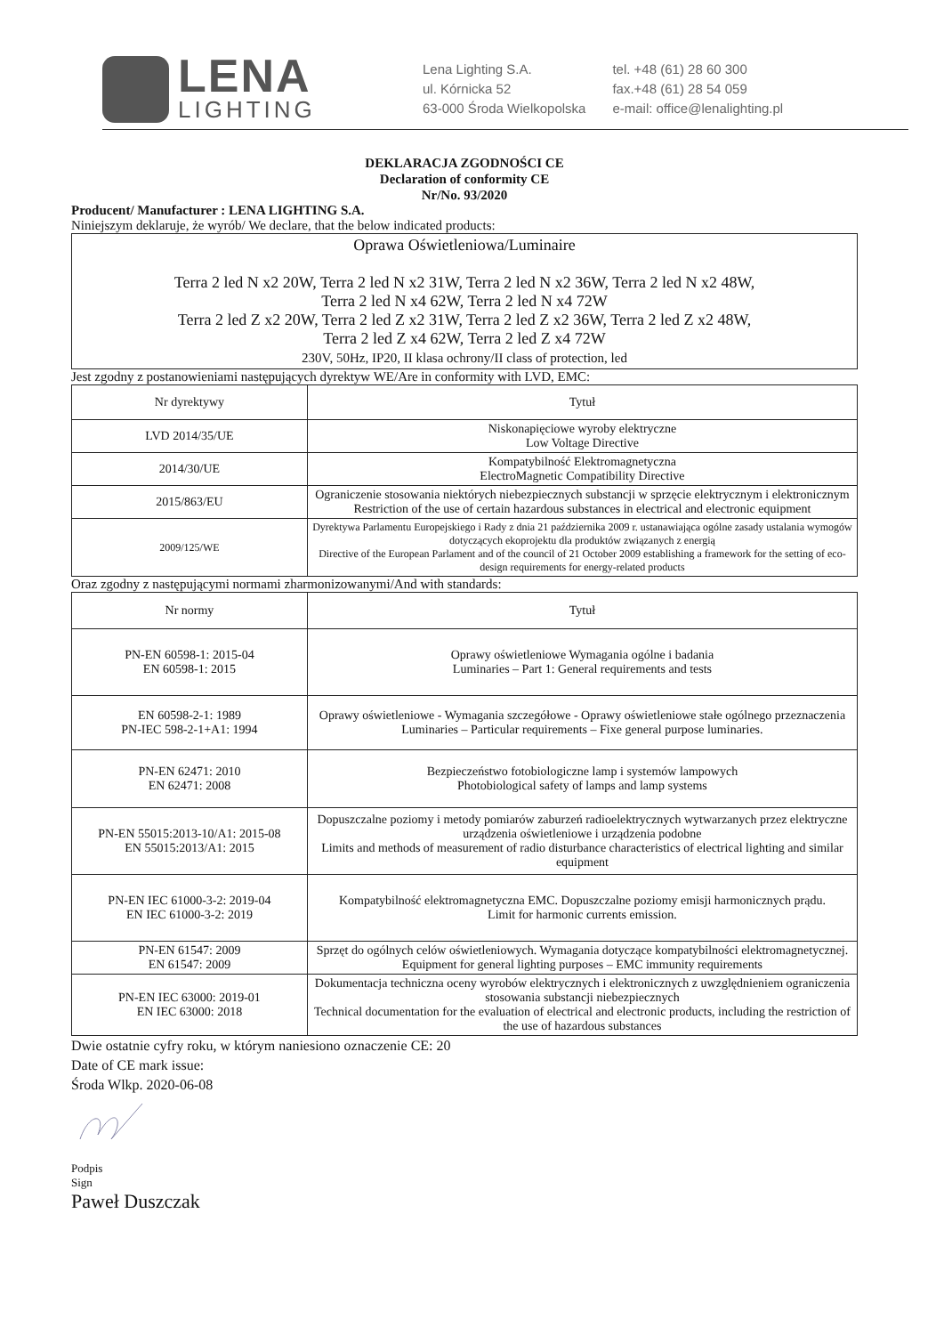LENA
LIGHTING
Lena Lighting S.A.
ul. Kórnicka 52
63-000 Środa Wielkopolska
tel. +48 (61) 28 60 300
fax.+48 (61) 28 54 059
e-mail: office@lenalighting.pl
DEKLARACJA ZGODNOŚCI CE
Declaration of conformity CE
Nr/No. 93/2020
Producent/ Manufacturer : LENA LIGHTING S.A.
Niniejszym deklaruje, że wyrób/ We declare, that the below indicated products:
Oprawa Oświetleniowa/Luminaire
Terra 2 led N x2 20W, Terra 2 led N x2 31W, Terra 2 led N x2 36W, Terra 2 led N x2 48W,
Terra 2 led N x4 62W, Terra 2 led N x4 72W
Terra 2 led Z x2 20W, Terra 2 led Z x2 31W, Terra 2 led Z x2 36W, Terra 2 led Z x2 48W,
Terra 2 led Z x4 62W, Terra 2 led Z x4 72W
230V, 50Hz, IP20, II klasa ochrony/II class of protection, led
Jest zgodny z postanowieniami następujących dyrektyw WE/Are in conformity with LVD, EMC:
| Nr dyrektywy | Tytuł |
| --- | --- |
| LVD 2014/35/UE | Niskonapięciowe wyroby elektryczne Low Voltage Directive |
| 2014/30/UE | Kompatybilność Elektromagnetyczna ElectroMagnetic Compatibility Directive |
| 2015/863/EU | Ograniczenie stosowania niektórych niebezpiecznych substancji w sprzęcie elektrycznym i elektronicznym Restriction of the use of certain hazardous substances in electrical and electronic equipment |
| 2009/125/WE | Dyrektywa Parlamentu Europejskiego i Rady z dnia 21 października 2009 r. ustanawiająca ogólne zasady ustalania wymogów dotyczących ekoprojektu dla produktów związanych z energią Directive of the European Parlament and of the council of 21 October 2009 establishing a framework for the setting of eco-design requirements for energy-related products |
Oraz zgodny z następującymi normami zharmonizowanymi/And with standards:
| Nr normy | Tytuł |
| --- | --- |
| PN-EN 60598-1: 2015-04 EN 60598-1: 2015 | Oprawy oświetleniowe Wymagania ogólne i badania Luminaries – Part 1: General requirements and tests |
| EN 60598-2-1: 1989 PN-IEC 598-2-1+A1: 1994 | Oprawy oświetleniowe - Wymagania szczegółowe - Oprawy oświetleniowe stałe ogólnego przeznaczenia Luminaries – Particular requirements – Fixe general purpose luminaries. |
| PN-EN 62471: 2010 EN 62471: 2008 | Bezpieczeństwo fotobiologiczne lamp i systemów lampowych Photobiological safety of lamps and lamp systems |
| PN-EN 55015:2013-10/A1: 2015-08 EN 55015:2013/A1: 2015 | Dopuszczalne poziomy i metody pomiarów zaburzeń radioelektrycznych wytwarzanych przez elektryczne urządzenia oświetleniowe i urządzenia podobne Limits and methods of measurement of radio disturbance characteristics of electrical lighting and similar equipment |
| PN-EN IEC 61000-3-2: 2019-04 EN IEC 61000-3-2: 2019 | Kompatybilność elektromagnetyczna EMC. Dopuszczalne poziomy emisji harmonicznych prądu. Limit for harmonic currents emission. |
| PN-EN 61547: 2009 EN 61547: 2009 | Sprzęt do ogólnych celów oświetleniowych. Wymagania dotyczące kompatybilności elektromagnetycznej. Equipment for general lighting purposes – EMC immunity requirements |
| PN-EN IEC 63000: 2019-01 EN IEC 63000: 2018 | Dokumentacja techniczna oceny wyrobów elektrycznych i elektronicznych z uwzględnieniem ograniczenia stosowania substancji niebezpiecznych Technical documentation for the evaluation of electrical and electronic products, including the restriction of the use of hazardous substances |
Dwie ostatnie cyfry roku, w którym naniesiono oznaczenie CE: 20
Date of CE mark issue:
Środa Wlkp. 2020-06-08
Podpis
Sign
Paweł Duszczak